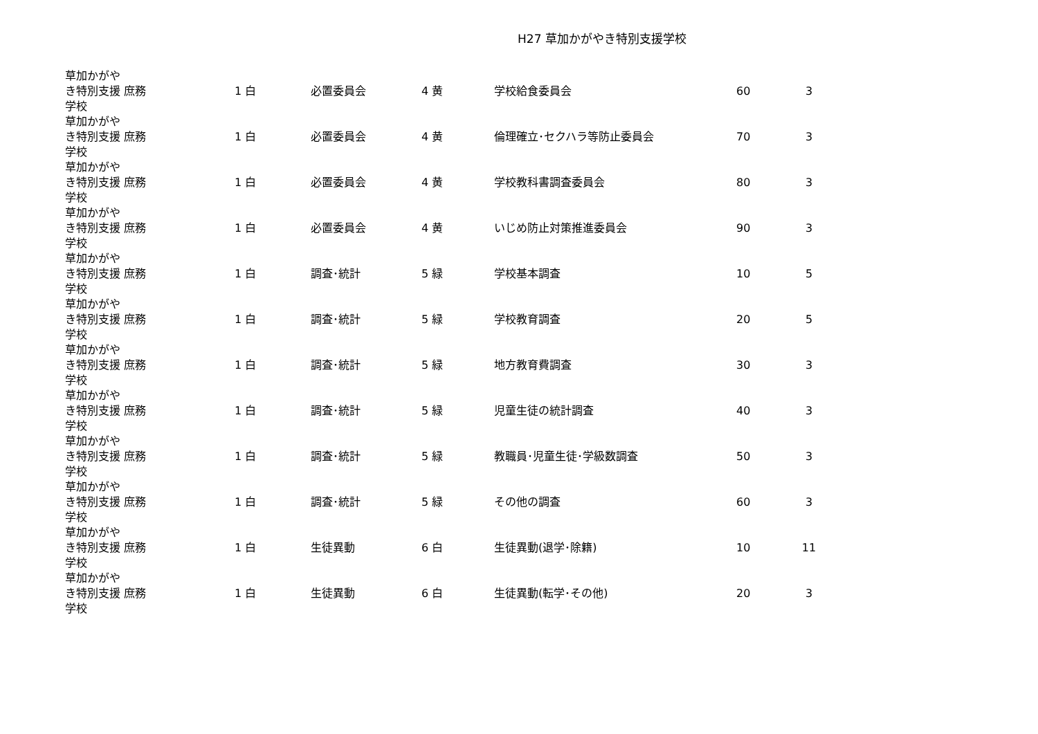H27 草加かがやき特別支援学校
| 草加かがやき特別支援学校 | 庶務 | 1 白 | 必置委員会 | 4 黄 | 学校給食委員会 | 60 | 3 |
| 草加かがやき特別支援学校 | 庶務 | 1 白 | 必置委員会 | 4 黄 | 倫理確立･セクハラ等防止委員会 | 70 | 3 |
| 草加かがやき特別支援学校 | 庶務 | 1 白 | 必置委員会 | 4 黄 | 学校教科書調査委員会 | 80 | 3 |
| 草加かがやき特別支援学校 | 庶務 | 1 白 | 必置委員会 | 4 黄 | いじめ防止対策推進委員会 | 90 | 3 |
| 草加かがやき特別支援学校 | 庶務 | 1 白 | 調査･統計 | 5 緑 | 学校基本調査 | 10 | 5 |
| 草加かがやき特別支援学校 | 庶務 | 1 白 | 調査･統計 | 5 緑 | 学校教育調査 | 20 | 5 |
| 草加かがやき特別支援学校 | 庶務 | 1 白 | 調査･統計 | 5 緑 | 地方教育費調査 | 30 | 3 |
| 草加かがやき特別支援学校 | 庶務 | 1 白 | 調査･統計 | 5 緑 | 児童生徒の統計調査 | 40 | 3 |
| 草加かがやき特別支援学校 | 庶務 | 1 白 | 調査･統計 | 5 緑 | 教職員･児童生徒･学級数調査 | 50 | 3 |
| 草加かがやき特別支援学校 | 庶務 | 1 白 | 調査･統計 | 5 緑 | その他の調査 | 60 | 3 |
| 草加かがやき特別支援学校 | 庶務 | 1 白 | 生徒異動 | 6 白 | 生徒異動(退学･除籍) | 10 | 11 |
| 草加かがやき特別支援学校 | 庶務 | 1 白 | 生徒異動 | 6 白 | 生徒異動(転学･その他) | 20 | 3 |